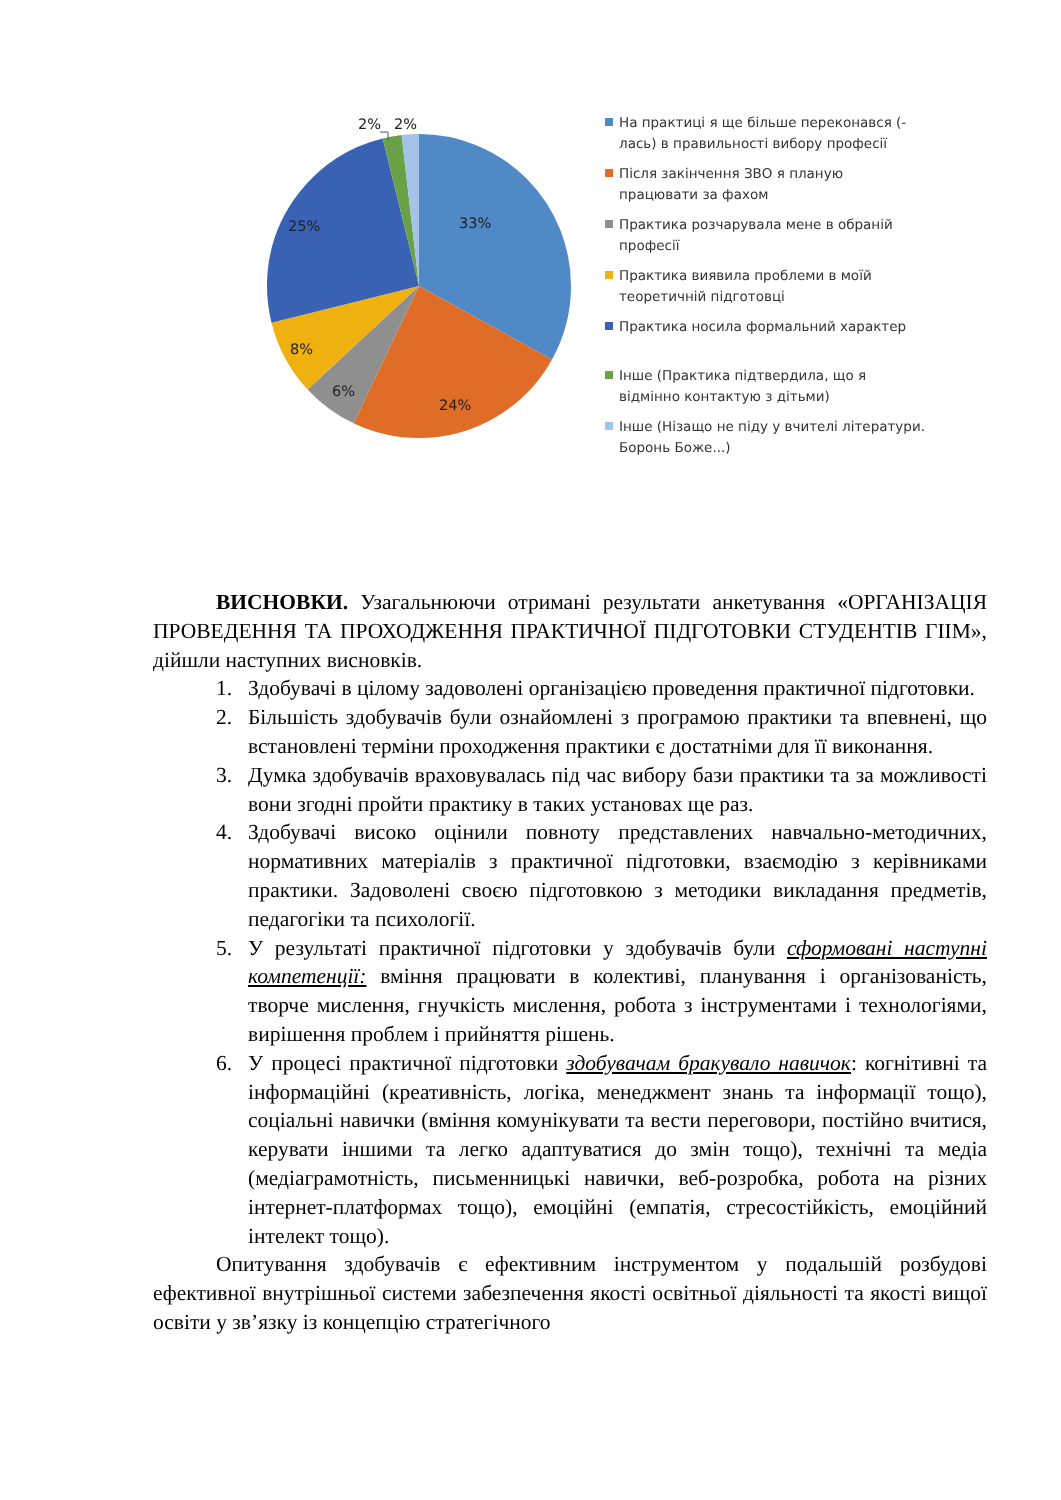33%
24%
6%
8%
25%
2%
2%
На практиці я ще більше переконався (-лась) в правильності вибору професії
Після закінчення ЗВО я планую працювати за фахом
Практика розчарувала мене в обраній професії
Практика виявила проблеми в моїй теоретичній підготовці
Практика носила формальний характер
Інше (Практика підтвердила, що я відмінно контактую з дітьми)
Інше (Нізащо не піду у вчителі літератури. Боронь Боже...)
ВИСНОВКИ. Узагальнюючи отримані результати анкетування «ОРГАНІЗАЦІЯ ПРОВЕДЕННЯ ТА ПРОХОДЖЕННЯ ПРАКТИЧНОЇ ПІДГОТОВКИ СТУДЕНТІВ ГІІМ», дійшли наступних висновків.
1. Здобувачі в цілому задоволені організацією проведення практичної підготовки.
2. Більшість здобувачів були ознайомлені з програмою практики та впевнені, що встановлені терміни проходження практики є достатніми для її виконання.
3. Думка здобувачів враховувалась під час вибору бази практики та за можливості вони згодні пройти практику в таких установах ще раз.
4. Здобувачі високо оцінили повноту представлених навчально-методичних, нормативних матеріалів з практичної підготовки, взаємодію з керівниками практики. Задоволені своєю підготовкою з методики викладання предметів, педагогіки та психології.
5. У результаті практичної підготовки у здобувачів були сформовані наступні компетенції: вміння працювати в колективі, планування і організованість, творче мислення, гнучкість мислення, робота з інструментами і технологіями, вирішення проблем і прийняття рішень.
6. У процесі практичної підготовки здобувачам бракувало навичок: когнітивні та інформаційні (креативність, логіка, менеджмент знань та інформації тощо), соціальні навички (вміння комунікувати та вести переговори, постійно вчитися, керувати іншими та легко адаптуватися до змін тощо), технічні та медіа (медіаграмотність, письменницькі навички, веб-розробка, робота на різних інтернет-платформах тощо), емоційні (емпатія, стресостійкість, емоційний інтелект тощо).
Опитування здобувачів є ефективним інструментом у подальшій розбудові ефективної внутрішньої системи забезпечення якості освітньої діяльності та якості вищої освіти у зв’язку із концепцію стратегічного